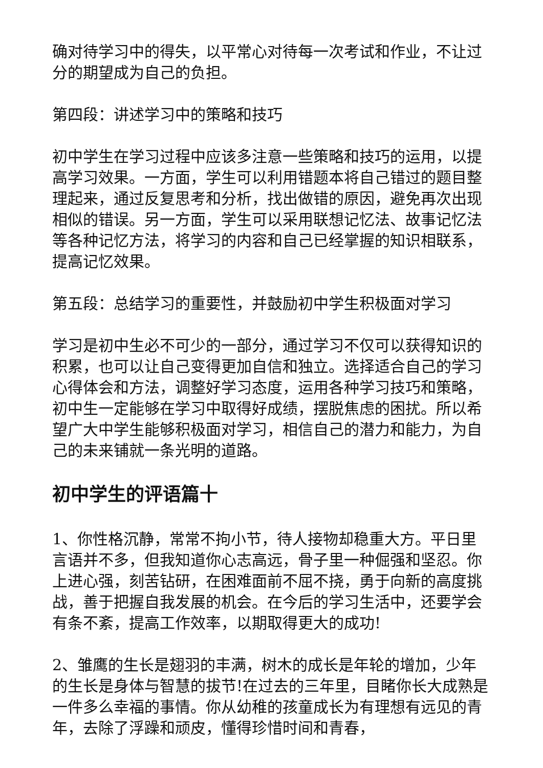确对待学习中的得失，以平常心对待每一次考试和作业，不让过分的期望成为自己的负担。
第四段：讲述学习中的策略和技巧
初中学生在学习过程中应该多注意一些策略和技巧的运用，以提高学习效果。一方面，学生可以利用错题本将自己错过的题目整理起来，通过反复思考和分析，找出做错的原因，避免再次出现相似的错误。另一方面，学生可以采用联想记忆法、故事记忆法等各种记忆方法，将学习的内容和自己已经掌握的知识相联系，提高记忆效果。
第五段：总结学习的重要性，并鼓励初中学生积极面对学习
学习是初中生必不可少的一部分，通过学习不仅可以获得知识的积累，也可以让自己变得更加自信和独立。选择适合自己的学习心得体会和方法，调整好学习态度，运用各种学习技巧和策略，初中生一定能够在学习中取得好成绩，摆脱焦虑的困扰。所以希望广大中学生能够积极面对学习，相信自己的潜力和能力，为自己的未来铺就一条光明的道路。
初中学生的评语篇十
1、你性格沉静，常常不拘小节，待人接物却稳重大方。平日里言语并不多，但我知道你心志高远，骨子里一种倔强和坚忍。你上进心强，刻苦钻研，在困难面前不屈不挠，勇于向新的高度挑战，善于把握自我发展的机会。在今后的学习生活中，还要学会有条不紊，提高工作效率，以期取得更大的成功!
2、雏鹰的生长是翅羽的丰满，树木的成长是年轮的增加，少年的生长是身体与智慧的拔节!在过去的三年里，目睹你长大成熟是一件多么幸福的事情。你从幼稚的孩童成长为有理想有远见的青年，去除了浮躁和顽皮，懂得珍惜时间和青春，